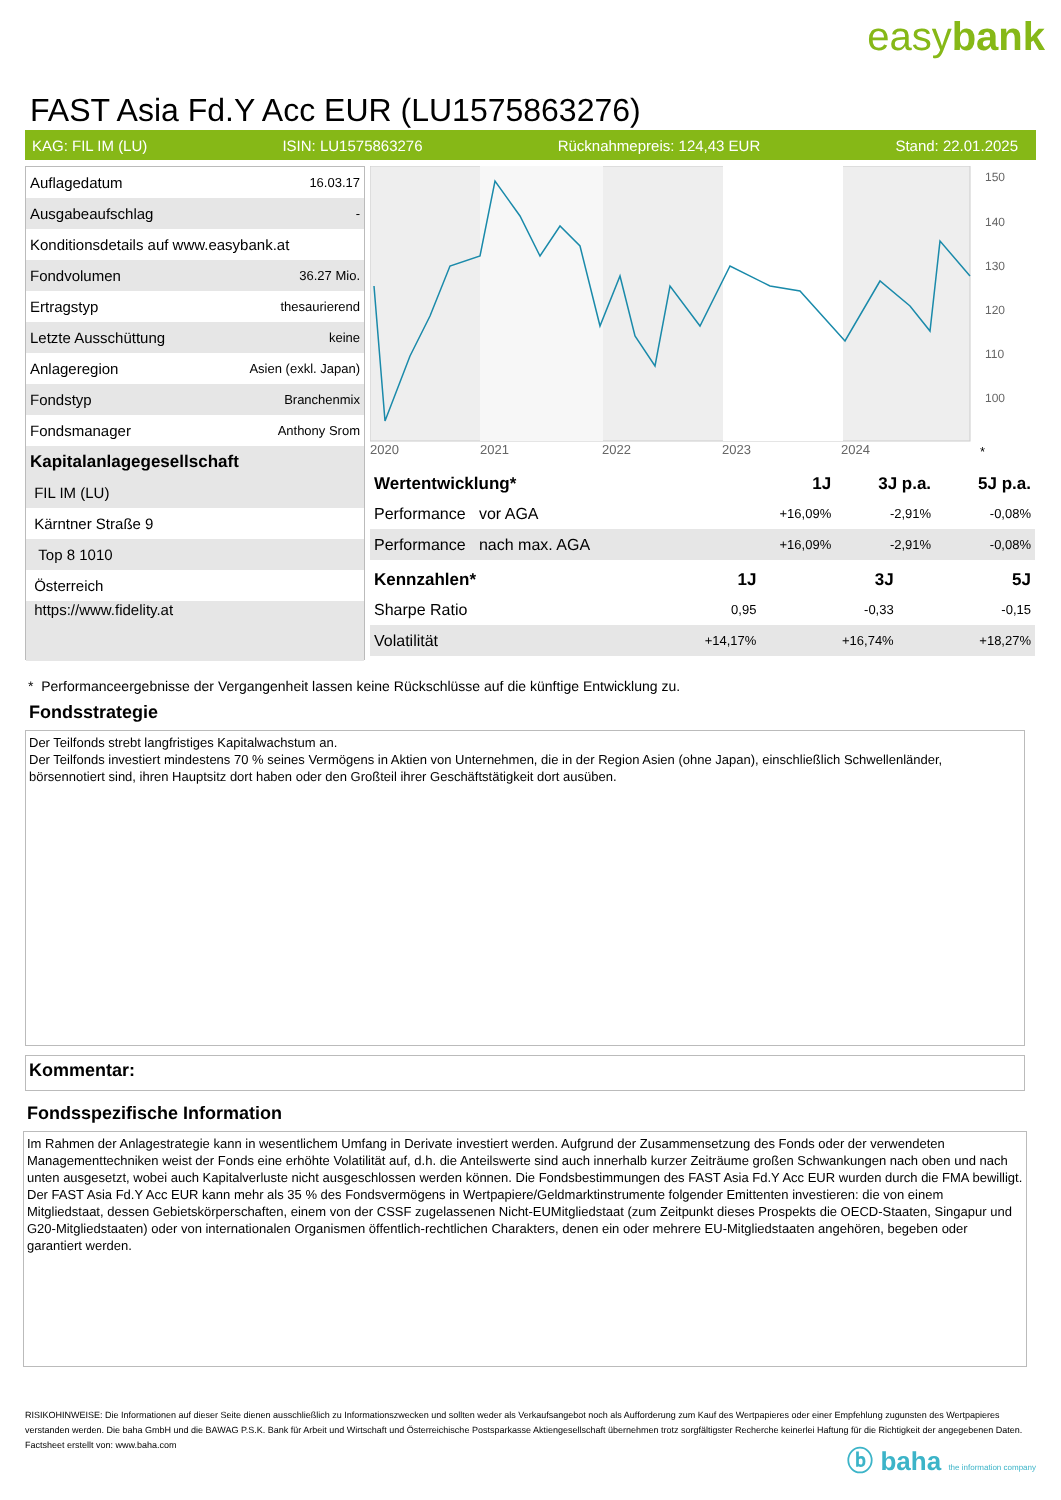easybank
FAST Asia Fd.Y Acc EUR (LU1575863276)
KAG: FIL IM (LU) ISIN: LU1575863276 Rücknahmepreis: 124,43 EUR Stand: 22.01.2025
| Auflagedatum | 16.03.17 |
| Ausgabeaufschlag | - |
| Konditionsdetails auf www.easybank.at | |
| Fondvolumen | 36.27 Mio. |
| Ertragstyp | thesaurierend |
| Letzte Ausschüttung | keine |
| Anlageregion | Asien (exkl. Japan) |
| Fondstyp | Branchenmix |
| Fondsmanager | Anthony Srom |
| Kapitalanlagegesellschaft | |
| FIL IM (LU) | |
| Kärntner Straße 9 | |
| Top 8 1010 | |
| Österreich | |
| https://www.fidelity.at | |
150
140
130
120
110
100
2020
2021
2022
2023
2024
*
| Wertentwicklung* | 1J | 3J p.a. | 5J p.a. |
| --- | --- | --- | --- |
| Performance vor AGA | +16,09% | -2,91% | -0,08% |
| Performance nach max. AGA | +16,09% | -2,91% | -0,08% |
| Kennzahlen* | 1J | 3J | 5J |
| --- | --- | --- | --- |
| Sharpe Ratio | 0,95 | -0,33 | -0,15 |
| Volatilität | +14,17% | +16,74% | +18,27% |
* Performanceergebnisse der Vergangenheit lassen keine Rückschlüsse auf die künftige Entwicklung zu.
Fondsstrategie
Der Teilfonds strebt langfristiges Kapitalwachstum an.
Der Teilfonds investiert mindestens 70 % seines Vermögens in Aktien von Unternehmen, die in der Region Asien (ohne Japan), einschließlich Schwellenländer, börsennotiert sind, ihren Hauptsitz dort haben oder den Großteil ihrer Geschäftstätigkeit dort ausüben.
Kommentar:
Fondsspezifische Information
Im Rahmen der Anlagestrategie kann in wesentlichem Umfang in Derivate investiert werden. Aufgrund der Zusammensetzung des Fonds oder der verwendeten Managementtechniken weist der Fonds eine erhöhte Volatilität auf, d.h. die Anteilswerte sind auch innerhalb kurzer Zeiträume großen Schwankungen nach oben und nach unten ausgesetzt, wobei auch Kapitalverluste nicht ausgeschlossen werden können. Die Fondsbestimmungen des FAST Asia Fd.Y Acc EUR wurden durch die FMA bewilligt. Der FAST Asia Fd.Y Acc EUR kann mehr als 35 % des Fondsvermögens in Wertpapiere/Geldmarktinstrumente folgender Emittenten investieren: die von einem Mitgliedstaat, dessen Gebietskörperschaften, einem von der CSSF zugelassenen Nicht-EUMitgliedstaat (zum Zeitpunkt dieses Prospekts die OECD-Staaten, Singapur und G20-Mitgliedstaaten) oder von internationalen Organismen öffentlich-rechtlichen Charakters, denen ein oder mehrere EU-Mitgliedstaaten angehören, begeben oder garantiert werden.
RISIKOHINWEISE: Die Informationen auf dieser Seite dienen ausschließlich zu Informationszwecken und sollten weder als Verkaufsangebot noch als Aufforderung zum Kauf des Wertpapieres oder einer Empfehlung zugunsten des Wertpapieres verstanden werden. Die baha GmbH und die BAWAG P.S.K. Bank für Arbeit und Wirtschaft und Österreichische Postsparkasse Aktiengesellschaft übernehmen trotz sorgfältigster Recherche keinerlei Haftung für die Richtigkeit der angegebenen Daten.
Factsheet erstellt von: www.baha.com
ⓑ baha the information company